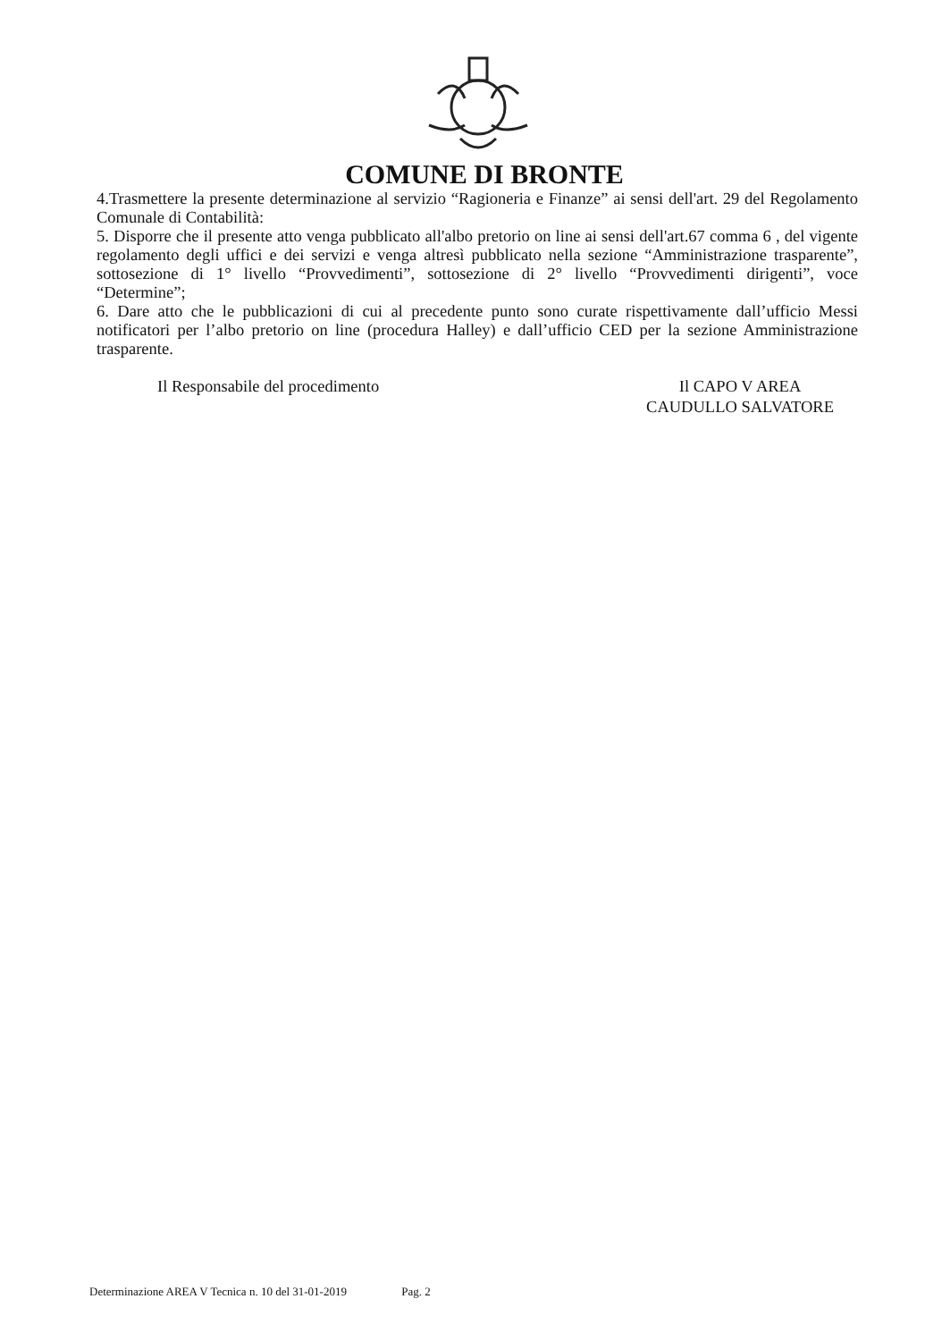COMUNE DI BRONTE
4.Trasmettere la presente determinazione al servizio “Ragioneria e Finanze” ai sensi dell'art. 29 del Regolamento Comunale di Contabilità:
5. Disporre che il presente atto venga pubblicato all'albo pretorio on line ai sensi dell'art.67 comma 6 , del vigente regolamento degli uffici e dei servizi e venga altresì pubblicato nella sezione “Amministrazione trasparente”, sottosezione di 1° livello “Provvedimenti”, sottosezione di 2° livello “Provvedimenti dirigenti”, voce “Determine”;
6. Dare atto che le pubblicazioni di cui al precedente punto sono curate rispettivamente dall’ufficio Messi notificatori per l’albo pretorio on line (procedura Halley) e dall’ufficio CED per la sezione Amministrazione trasparente.
Il Responsabile del procedimento Il CAPO V AREA
CAUDULLO SALVATORE
Determinazione AREA V Tecnica n. 10 del 31-01-2019 Pag. 2